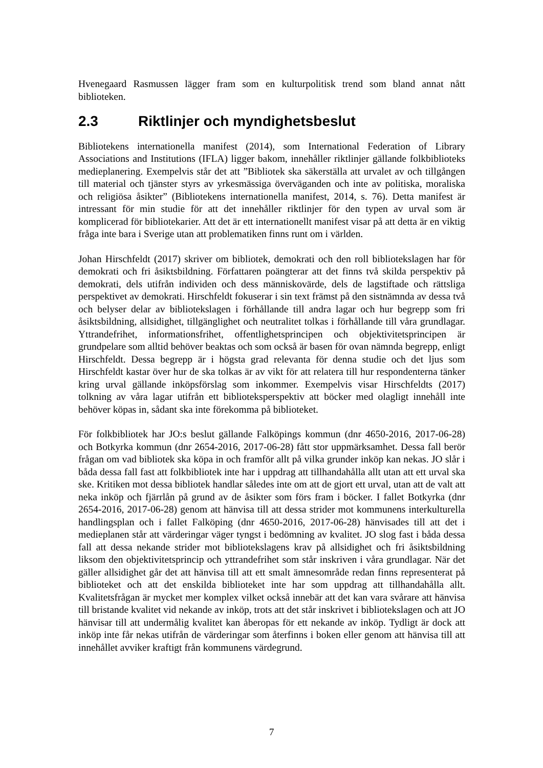Hvenegaard Rasmussen lägger fram som en kulturpolitisk trend som bland annat nått biblioteken.
2.3 Riktlinjer och myndighetsbeslut
Bibliotekens internationella manifest (2014), som International Federation of Library Associations and Institutions (IFLA) ligger bakom, innehåller riktlinjer gällande folkbiblioteks medieplanering. Exempelvis står det att ”Bibliotek ska säkerställa att urvalet av och tillgången till material och tjänster styrs av yrkesmässiga överväganden och inte av politiska, moraliska och religiösa åsikter” (Bibliotekens internationella manifest, 2014, s. 76). Detta manifest är intressant för min studie för att det innehåller riktlinjer för den typen av urval som är komplicerad för bibliotekarier. Att det är ett internationellt manifest visar på att detta är en viktig fråga inte bara i Sverige utan att problematiken finns runt om i världen.
Johan Hirschfeldt (2017) skriver om bibliotek, demokrati och den roll bibliotekslagen har för demokrati och fri åsiktsbildning. Författaren poängterar att det finns två skilda perspektiv på demokrati, dels utifrån individen och dess människovärde, dels de lagstiftade och rättsliga perspektivet av demokrati. Hirschfeldt fokuserar i sin text främst på den sistnämnda av dessa två och belyser delar av bibliotekslagen i förhållande till andra lagar och hur begrepp som fri åsiktsbildning, allsidighet, tillgänglighet och neutralitet tolkas i förhållande till våra grundlagar. Yttrandefrihet, informationsfrihet, offentlighetsprincipen och objektivitetsprincipen är grundpelare som alltid behöver beaktas och som också är basen för ovan nämnda begrepp, enligt Hirschfeldt. Dessa begrepp är i högsta grad relevanta för denna studie och det ljus som Hirschfeldt kastar över hur de ska tolkas är av vikt för att relatera till hur respondenterna tänker kring urval gällande inköpsförslag som inkommer. Exempelvis visar Hirschfeldts (2017) tolkning av våra lagar utifrån ett biblioteksperspektiv att böcker med olagligt innehåll inte behöver köpas in, sådant ska inte förekomma på biblioteket.
För folkbibliotek har JO:s beslut gällande Falköpings kommun (dnr 4650-2016, 2017-06-28) och Botkyrka kommun (dnr 2654-2016, 2017-06-28) fått stor uppmärksamhet. Dessa fall berör frågan om vad bibliotek ska köpa in och framför allt på vilka grunder inköp kan nekas. JO slår i båda dessa fall fast att folkbibliotek inte har i uppdrag att tillhandahålla allt utan att ett urval ska ske. Kritiken mot dessa bibliotek handlar således inte om att de gjort ett urval, utan att de valt att neka inköp och fjärrlån på grund av de åsikter som förs fram i böcker. I fallet Botkyrka (dnr 2654-2016, 2017-06-28) genom att hänvisa till att dessa strider mot kommunens interkulturella handlingsplan och i fallet Falköping (dnr 4650-2016, 2017-06-28) hänvisades till att det i medieplanen står att värderingar väger tyngst i bedömning av kvalitet. JO slog fast i båda dessa fall att dessa nekande strider mot bibliotekslagens krav på allsidighet och fri åsiktsbildning liksom den objektivitetsprincip och yttrandefrihet som står inskriven i våra grundlagar. När det gäller allsidighet går det att hänvisa till att ett smalt ämnesområde redan finns representerat på biblioteket och att det enskilda biblioteket inte har som uppdrag att tillhandahålla allt. Kvalitetsfrågan är mycket mer komplex vilket också innebär att det kan vara svårare att hänvisa till bristande kvalitet vid nekande av inköp, trots att det står inskrivet i bibliotekslagen och att JO hänvisar till att undermålig kvalitet kan åberopas för ett nekande av inköp. Tydligt är dock att inköp inte får nekas utifrån de värderingar som återfinns i boken eller genom att hänvisa till att innehållet avviker kraftigt från kommunens värdegrund.
7